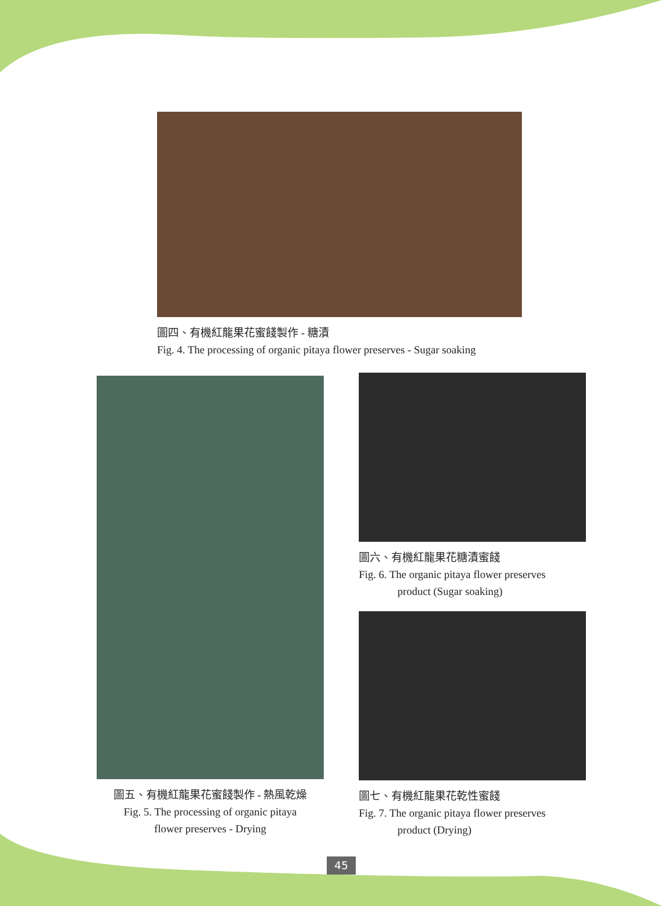圖四、有機紅龍果花蜜餞製作 - 糖漬
Fig. 4. The processing of organic pitaya flower preserves - Sugar soaking
圖五、有機紅龍果花蜜餞製作 - 熱風乾燥
Fig. 5. The processing of organic pitaya
flower preserves - Drying
圖六、有機紅龍果花糖漬蜜餞
Fig. 6. The organic pitaya flower preserves
product (Sugar soaking)
圖七、有機紅龍果花乾性蜜餞
Fig. 7. The organic pitaya flower preserves
product (Drying)
45